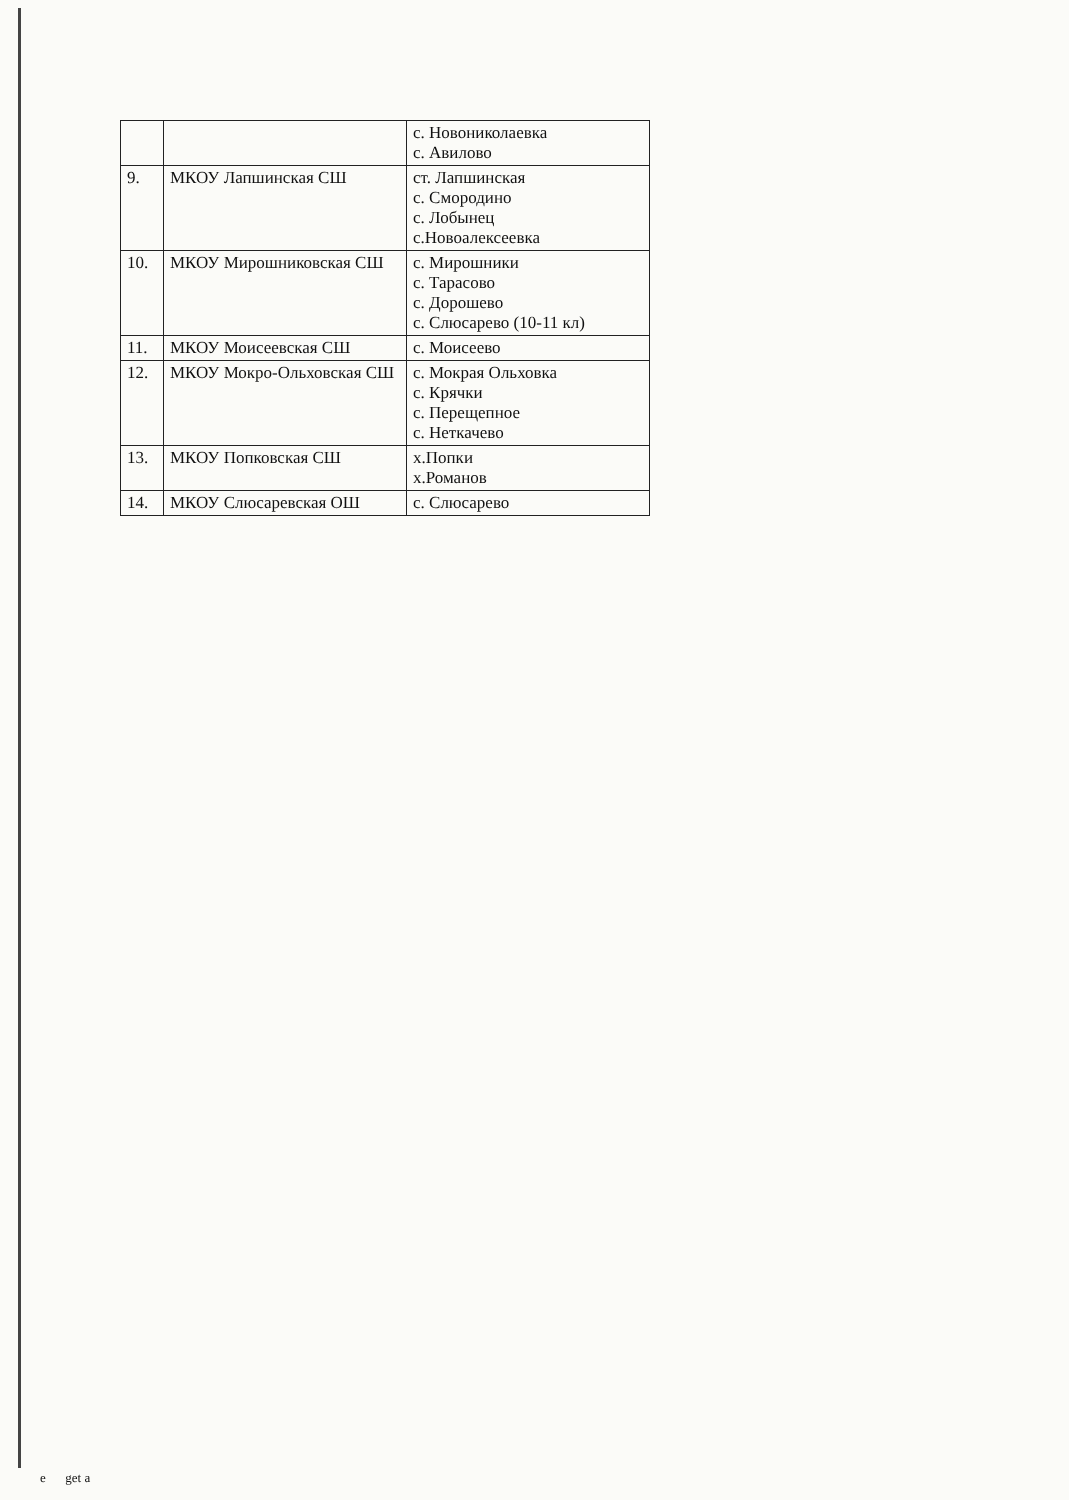| | | с. Новониколаевка с. Авилово |
| 9. | МКОУ Лапшинская СШ | ст. Лапшинская с. Смородино с. Лобынец с.Новоалексеевка |
| 10. | МКОУ Мирошниковская СШ | с. Мирошники с. Тарасово с. Дорошево с. Слюсарево (10-11 кл) |
| 11. | МКОУ Моисеевская СШ | с. Моисеево |
| 12. | МКОУ Мокро-Ольховская СШ | с. Мокрая Ольховка с. Крячки с. Перещепное с. Неткачево |
| 13. | МКОУ Попковская СШ | х.Попки х.Романов |
| 14. | МКОУ Слюсаревская ОШ | с. Слюсарево |
e get a